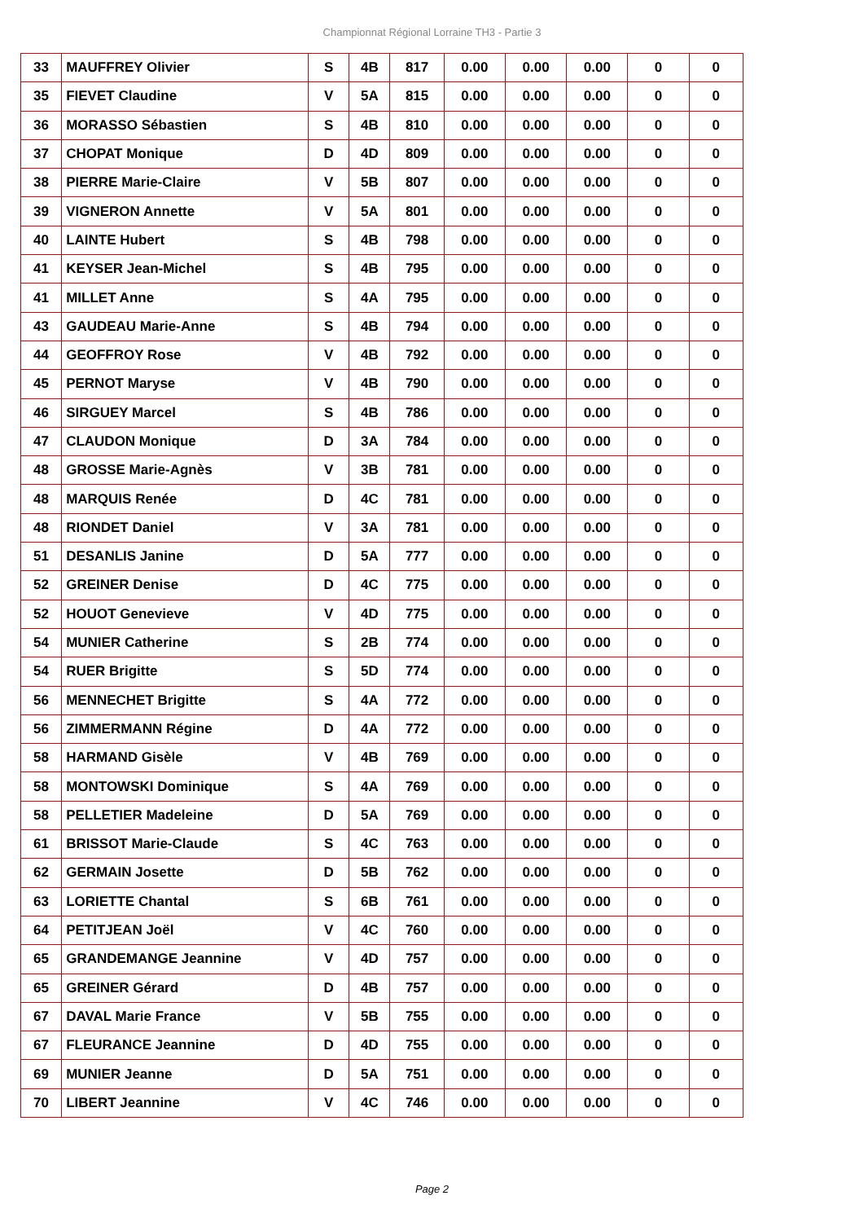Championnat Régional Lorraine TH3 - Partie 3
| 33 | MAUFFREY Olivier | S | 4B | 817 | 0.00 | 0.00 | 0.00 | 0 | 0 |
| 35 | FIEVET Claudine | V | 5A | 815 | 0.00 | 0.00 | 0.00 | 0 | 0 |
| 36 | MORASSO Sébastien | S | 4B | 810 | 0.00 | 0.00 | 0.00 | 0 | 0 |
| 37 | CHOPAT Monique | D | 4D | 809 | 0.00 | 0.00 | 0.00 | 0 | 0 |
| 38 | PIERRE Marie-Claire | V | 5B | 807 | 0.00 | 0.00 | 0.00 | 0 | 0 |
| 39 | VIGNERON Annette | V | 5A | 801 | 0.00 | 0.00 | 0.00 | 0 | 0 |
| 40 | LAINTE Hubert | S | 4B | 798 | 0.00 | 0.00 | 0.00 | 0 | 0 |
| 41 | KEYSER Jean-Michel | S | 4B | 795 | 0.00 | 0.00 | 0.00 | 0 | 0 |
| 41 | MILLET Anne | S | 4A | 795 | 0.00 | 0.00 | 0.00 | 0 | 0 |
| 43 | GAUDEAU Marie-Anne | S | 4B | 794 | 0.00 | 0.00 | 0.00 | 0 | 0 |
| 44 | GEOFFROY Rose | V | 4B | 792 | 0.00 | 0.00 | 0.00 | 0 | 0 |
| 45 | PERNOT Maryse | V | 4B | 790 | 0.00 | 0.00 | 0.00 | 0 | 0 |
| 46 | SIRGUEY Marcel | S | 4B | 786 | 0.00 | 0.00 | 0.00 | 0 | 0 |
| 47 | CLAUDON Monique | D | 3A | 784 | 0.00 | 0.00 | 0.00 | 0 | 0 |
| 48 | GROSSE Marie-Agnès | V | 3B | 781 | 0.00 | 0.00 | 0.00 | 0 | 0 |
| 48 | MARQUIS Renée | D | 4C | 781 | 0.00 | 0.00 | 0.00 | 0 | 0 |
| 48 | RIONDET Daniel | V | 3A | 781 | 0.00 | 0.00 | 0.00 | 0 | 0 |
| 51 | DESANLIS Janine | D | 5A | 777 | 0.00 | 0.00 | 0.00 | 0 | 0 |
| 52 | GREINER Denise | D | 4C | 775 | 0.00 | 0.00 | 0.00 | 0 | 0 |
| 52 | HOUOT Genevieve | V | 4D | 775 | 0.00 | 0.00 | 0.00 | 0 | 0 |
| 54 | MUNIER Catherine | S | 2B | 774 | 0.00 | 0.00 | 0.00 | 0 | 0 |
| 54 | RUER Brigitte | S | 5D | 774 | 0.00 | 0.00 | 0.00 | 0 | 0 |
| 56 | MENNECHET Brigitte | S | 4A | 772 | 0.00 | 0.00 | 0.00 | 0 | 0 |
| 56 | ZIMMERMANN Régine | D | 4A | 772 | 0.00 | 0.00 | 0.00 | 0 | 0 |
| 58 | HARMAND Gisèle | V | 4B | 769 | 0.00 | 0.00 | 0.00 | 0 | 0 |
| 58 | MONTOWSKI Dominique | S | 4A | 769 | 0.00 | 0.00 | 0.00 | 0 | 0 |
| 58 | PELLETIER Madeleine | D | 5A | 769 | 0.00 | 0.00 | 0.00 | 0 | 0 |
| 61 | BRISSOT Marie-Claude | S | 4C | 763 | 0.00 | 0.00 | 0.00 | 0 | 0 |
| 62 | GERMAIN Josette | D | 5B | 762 | 0.00 | 0.00 | 0.00 | 0 | 0 |
| 63 | LORIETTE Chantal | S | 6B | 761 | 0.00 | 0.00 | 0.00 | 0 | 0 |
| 64 | PETITJEAN Joël | V | 4C | 760 | 0.00 | 0.00 | 0.00 | 0 | 0 |
| 65 | GRANDEMANGE Jeannine | V | 4D | 757 | 0.00 | 0.00 | 0.00 | 0 | 0 |
| 65 | GREINER Gérard | D | 4B | 757 | 0.00 | 0.00 | 0.00 | 0 | 0 |
| 67 | DAVAL Marie France | V | 5B | 755 | 0.00 | 0.00 | 0.00 | 0 | 0 |
| 67 | FLEURANCE Jeannine | D | 4D | 755 | 0.00 | 0.00 | 0.00 | 0 | 0 |
| 69 | MUNIER Jeanne | D | 5A | 751 | 0.00 | 0.00 | 0.00 | 0 | 0 |
| 70 | LIBERT Jeannine | V | 4C | 746 | 0.00 | 0.00 | 0.00 | 0 | 0 |
Page 2